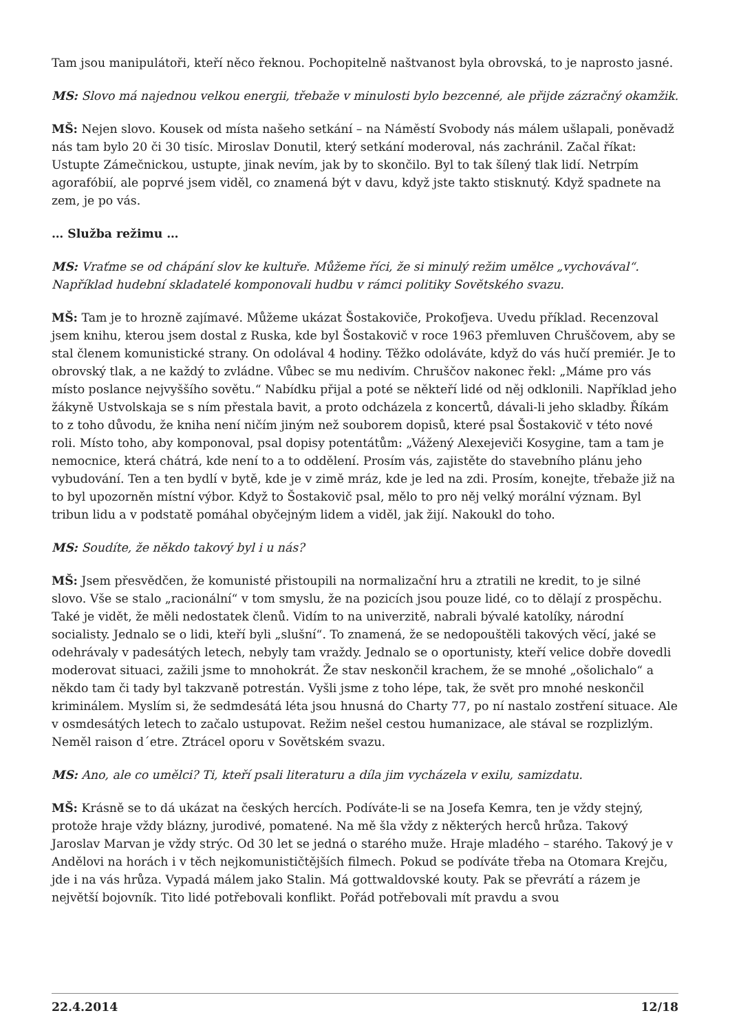Tam jsou manipulátoři, kteří něco řeknou. Pochopitelně naštvanost byla obrovská, to je naprosto jasné.
MS: Slovo má najednou velkou energii, třebaže v minulosti bylo bezcenné, ale přijde zázračný okamžik.
MŠ: Nejen slovo. Kousek od místa našeho setkání – na Náměstí Svobody nás málem ušlapali, poněvadž nás tam bylo 20 či 30 tisíc. Miroslav Donutil, který setkání moderoval, nás zachránil. Začal říkat: Ustupte Zámečnickou, ustupte, jinak nevím, jak by to skončilo. Byl to tak šílený tlak lidí. Netrpím agorafóbií, ale poprvé jsem viděl, co znamená být v davu, když jste takto stisknutý. Když spadnete na zem, je po vás.
… Služba režimu …
MS: Vraťme se od chápání slov ke kultuře. Můžeme říci, že si minulý režim umělce „vychovával“. Například hudební skladatelé komponovali hudbu v rámci politiky Sovětského svazu.
MŠ: Tam je to hrozně zajímavé. Můžeme ukázat Šostakoviče, Prokofjeva. Uvedu příklad. Recenzoval jsem knihu, kterou jsem dostal z Ruska, kde byl Šostakovič v roce 1963 přemluven Chruščovem, aby se stal členem komunistické strany. On odolával 4 hodiny. Těžko odoláváte, když do vás hučí premiér. Je to obrovský tlak, a ne každý to zvládne. Vůbec se mu nedivím. Chruščov nakonec řekl: „Máme pro vás místo poslance nejvyššího sovětu.“ Nabídku přijal a poté se někteří lidé od něj odklonili. Například jeho žákyně Ustvolskaja se s ním přestala bavit, a proto odcházela z koncertů, dávali-li jeho skladby. Říkám to z toho důvodu, že kniha není ničím jiným než souborem dopisů, které psal Šostakovič v této nové roli. Místo toho, aby komponoval, psal dopisy potentátům: „Vážený Alexejeviči Kosygine, tam a tam je nemocnice, která chátrá, kde není to a to oddělení. Prosím vás, zajistěte do stavebního plánu jeho vybudování. Ten a ten bydlí v bytě, kde je v zimě mráz, kde je led na zdi. Prosím, konejte, třebaže již na to byl upozorněn místní výbor. Když to Šostakovič psal, mělo to pro něj velký morální význam. Byl tribun lidu a v podstatě pomáhal obyčejným lidem a viděl, jak žijí. Nakoukl do toho.
MS: Soudíte, že někdo takový byl i u nás?
MŠ: Jsem přesvědčen, že komunisté přistoupili na normalizační hru a ztratili ne kredit, to je silné slovo. Vše se stalo „racionální“ v tom smyslu, že na pozicích jsou pouze lidé, co to dělají z prospěchu. Také je vidět, že měli nedostatek členů. Vidím to na univerzitě, nabrali bývalé katolíky, národní socialisty. Jednalo se o lidi, kteří byli „slušní“. To znamená, že se nedopouštěli takových věcí, jaké se odehrávaly v padesátých letech, nebyly tam vraždy. Jednalo se o oportunisty, kteří velice dobře dovedli moderovat situaci, zažili jsme to mnohokrát. Že stav neskončil krachem, že se mnohé „ošolichalo“ a někdo tam či tady byl takzvaně potrestán. Vyšli jsme z toho lépe, tak, že svět pro mnohé neskončil kriminálem. Myslím si, že sedmdesátá léta jsou hnusná do Charty 77, po ní nastalo zostření situace. Ale v osmdesátých letech to začalo ustupovat. Režim nešel cestou humanizace, ale stával se rozplizlým. Neměl raison d´etre. Ztrácel oporu v Sovětském svazu.
MS: Ano, ale co umělci? Ti, kteří psali literaturu a díla jim vycházela v exilu, samizdatu.
MŠ: Krásně se to dá ukázat na českých hercích. Podíváte-li se na Josefa Kemra, ten je vždy stejný, protože hraje vždy blázny, jurodivé, pomatené. Na mě šla vždy z některých herců hrůza. Takový Jaroslav Marvan je vždy strýc. Od 30 let se jedná o starého muže. Hraje mladého – starého. Takový je v Andělovi na horách i v těch nejkomunističtějších filmech. Pokud se podíváte třeba na Otomara Krejču, jde i na vás hrůza. Vypadá málem jako Stalin. Má gottwaldovské kouty. Pak se převrátí a rázem je největší bojovník. Tito lidé potřebovali konflikt. Pořád potřebovali mít pravdu a svou
22.4.2014 12/18